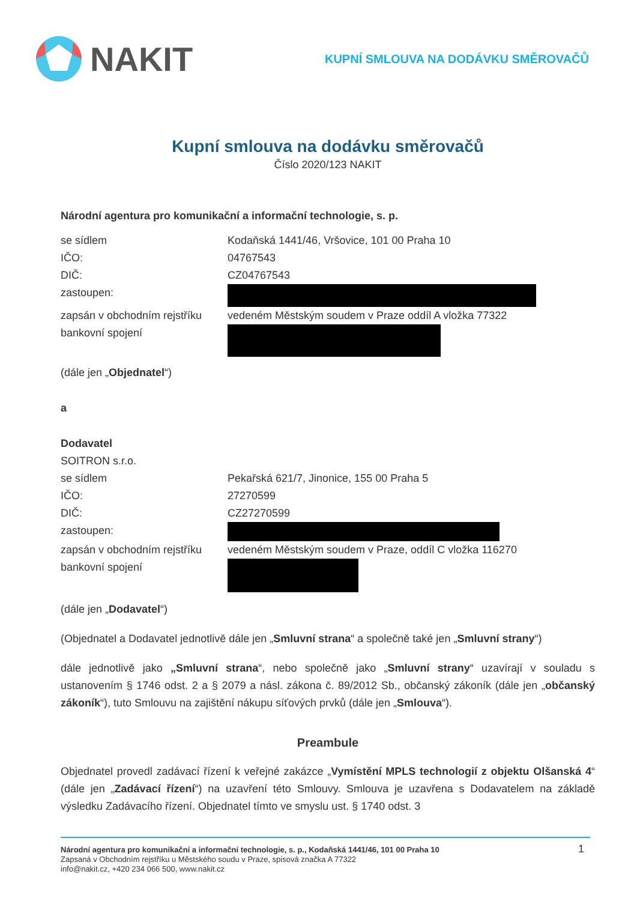NAKIT
KUPNÍ SMLOUVA NA DODÁVKU SMĚROVAČŮ
Kupní smlouva na dodávku směrovačů
Číslo 2020/123 NAKIT
Národní agentura pro komunikační a informační technologie, s. p.
se sídlem Kodaňská 1441/46, Vršovice, 101 00 Praha 10
IČO: 04767543
DIČ: CZ04767543
zastoupen:
zapsán v obchodním rejstříku vedeném Městským soudem v Praze oddíl A vložka 77322
bankovní spojení
(dále jen „Objednatel“)
a
Dodavatel
SOITRON s.r.o.
se sídlem Pekařská 621/7, Jinonice, 155 00 Praha 5
IČO: 27270599
DIČ: CZ27270599
zastoupen:
zapsán v obchodním rejstříku vedeném Městským soudem v Praze, oddíl C vložka 116270
bankovní spojení
(dále jen „Dodavatel“)
(Objednatel a Dodavatel jednotlivě dále jen „Smluvní strana“ a společně také jen „Smluvní strany“)
dále jednotlivě jako „Smluvní strana“, nebo společně jako „Smluvní strany“ uzavírají v souladu s ustanovením § 1746 odst. 2 a § 2079 a násl. zákona č. 89/2012 Sb., občanský zákoník (dále jen „občanský zákoník“), tuto Smlouvu na zajištění nákupu síťových prvků (dále jen „Smlouva“).
Preambule
Objednatel provedl zadávací řízení k veřejné zakázce „Vymístění MPLS technologií z objektu Olšanská 4“ (dále jen „Zadávací řízení“) na uzavření této Smlouvy. Smlouva je uzavřena s Dodavatelem na základě výsledku Zadávacího řízení. Objednatel tímto ve smyslu ust. § 1740 odst. 3
1
Národní agentura pro komunikační a informační technologie, s. p., Kodaňská 1441/46, 101 00 Praha 10
Zapsaná v Obchodním rejstříku u Městského soudu v Praze, spisová značka A 77322
info@nakit.cz, +420 234 066 500, www.nakit.cz